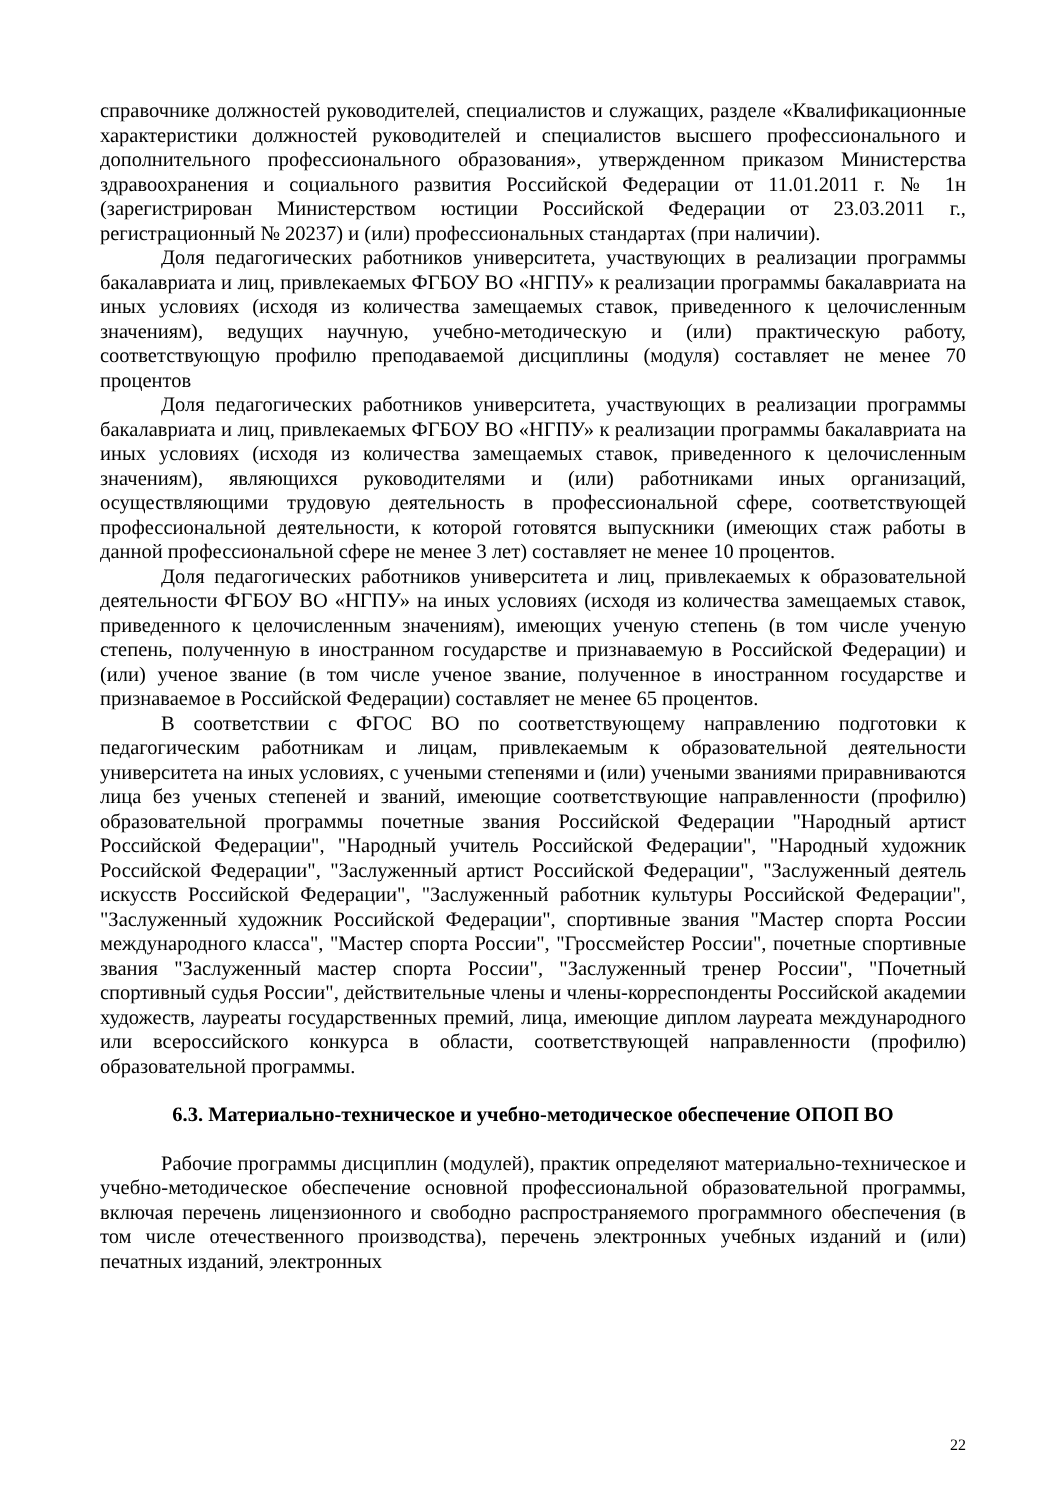справочнике должностей руководителей, специалистов и служащих, разделе «Квалификационные характеристики должностей руководителей и специалистов высшего профессионального и дополнительного профессионального образования», утвержденном приказом Министерства здравоохранения и социального развития Российской Федерации от 11.01.2011 г. № 1н (зарегистрирован Министерством юстиции Российской Федерации от 23.03.2011 г., регистрационный № 20237) и (или) профессиональных стандартах (при наличии).
Доля педагогических работников университета, участвующих в реализации программы бакалавриата и лиц, привлекаемых ФГБОУ ВО «НГПУ» к реализации программы бакалавриата на иных условиях (исходя из количества замещаемых ставок, приведенного к целочисленным значениям), ведущих научную, учебно-методическую и (или) практическую работу, соответствующую профилю преподаваемой дисциплины (модуля) составляет не менее 70 процентов
Доля педагогических работников университета, участвующих в реализации программы бакалавриата и лиц, привлекаемых ФГБОУ ВО «НГПУ» к реализации программы бакалавриата на иных условиях (исходя из количества замещаемых ставок, приведенного к целочисленным значениям), являющихся руководителями и (или) работниками иных организаций, осуществляющими трудовую деятельность в профессиональной сфере, соответствующей профессиональной деятельности, к которой готовятся выпускники (имеющих стаж работы в данной профессиональной сфере не менее 3 лет) составляет не менее 10 процентов.
Доля педагогических работников университета и лиц, привлекаемых к образовательной деятельности ФГБОУ ВО «НГПУ» на иных условиях (исходя из количества замещаемых ставок, приведенного к целочисленным значениям), имеющих ученую степень (в том числе ученую степень, полученную в иностранном государстве и признаваемую в Российской Федерации) и (или) ученое звание (в том числе ученое звание, полученное в иностранном государстве и признаваемое в Российской Федерации) составляет не менее 65 процентов.
В соответствии с ФГОС ВО по соответствующему направлению подготовки к педагогическим работникам и лицам, привлекаемым к образовательной деятельности университета на иных условиях, с учеными степенями и (или) учеными званиями приравниваются лица без ученых степеней и званий, имеющие соответствующие направленности (профилю) образовательной программы почетные звания Российской Федерации "Народный артист Российской Федерации", "Народный учитель Российской Федерации", "Народный художник Российской Федерации", "Заслуженный артист Российской Федерации", "Заслуженный деятель искусств Российской Федерации", "Заслуженный работник культуры Российской Федерации", "Заслуженный художник Российской Федерации", спортивные звания "Мастер спорта России международного класса", "Мастер спорта России", "Гроссмейстер России", почетные спортивные звания "Заслуженный мастер спорта России", "Заслуженный тренер России", "Почетный спортивный судья России", действительные члены и члены-корреспонденты Российской академии художеств, лауреаты государственных премий, лица, имеющие диплом лауреата международного или всероссийского конкурса в области, соответствующей направленности (профилю) образовательной программы.
6.3. Материально-техническое и учебно-методическое обеспечение ОПОП ВО
Рабочие программы дисциплин (модулей), практик определяют материально-техническое и учебно-методическое обеспечение основной профессиональной образовательной программы, включая перечень лицензионного и свободно распространяемого программного обеспечения (в том числе отечественного производства), перечень электронных учебных изданий и (или) печатных изданий, электронных
22